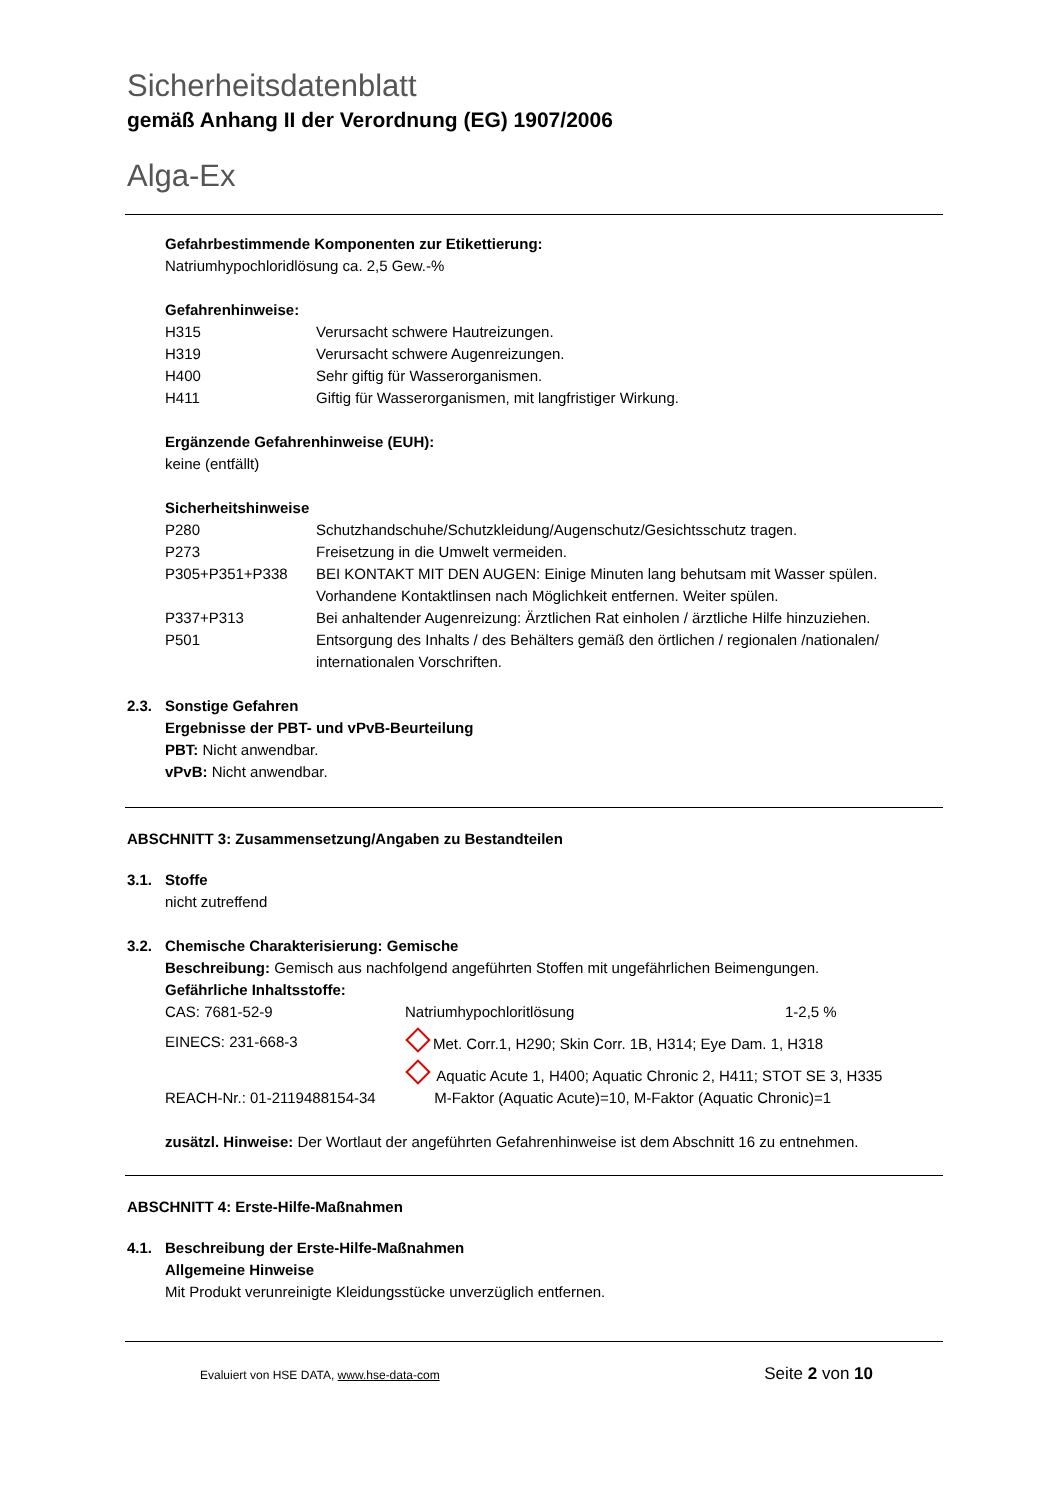Sicherheitsdatenblatt
gemäß Anhang II der Verordnung (EG) 1907/2006
Alga-Ex
Gefahrbestimmende Komponenten zur Etikettierung:
Natriumhypochloridlösung ca. 2,5 Gew.-%
Gefahrenhinweise:
| H315 | Verursacht schwere Hautreizungen. |
| H319 | Verursacht schwere Augenreizungen. |
| H400 | Sehr giftig für Wasserorganismen. |
| H411 | Giftig für Wasserorganismen, mit langfristiger Wirkung. |
Ergänzende Gefahrenhinweise (EUH):
keine (entfällt)
Sicherheitshinweise
| P280 | Schutzhandschuhe/Schutzkleidung/Augenschutz/Gesichtsschutz tragen. |
| P273 | Freisetzung in die Umwelt vermeiden. |
| P305+P351+P338 | BEI KONTAKT MIT DEN AUGEN: Einige Minuten lang behutsam mit Wasser spülen. Vorhandene Kontaktlinsen nach Möglichkeit entfernen. Weiter spülen. |
| P337+P313 | Bei anhaltender Augenreizung: Ärztlichen Rat einholen / ärztliche Hilfe hinzuziehen. |
| P501 | Entsorgung des Inhalts / des Behälters gemäß den örtlichen / regionalen /nationalen/ internationalen Vorschriften. |
2.3. Sonstige Gefahren
Ergebnisse der PBT- und vPvB-Beurteilung
PBT: Nicht anwendbar.
vPvB: Nicht anwendbar.
ABSCHNITT 3: Zusammensetzung/Angaben zu Bestandteilen
3.1. Stoffe
nicht zutreffend
3.2. Chemische Charakterisierung: Gemische
Beschreibung: Gemisch aus nachfolgend angeführten Stoffen mit ungefährlichen Beimengungen.
Gefährliche Inhaltsstoffe:
| CAS: 7681-52-9 | Natriumhypochloritlösung | 1-2,5 % |
| EINECS: 231-668-3 | Met. Corr.1, H290; Skin Corr. 1B, H314; Eye Dam. 1, H318 | |
| | Aquatic Acute 1, H400; Aquatic Chronic 2, H411; STOT SE 3, H335 | |
| REACH-Nr.: 01-2119488154-34 | M-Faktor (Aquatic Acute)=10, M-Faktor (Aquatic Chronic)=1 | |
zusätzl. Hinweise: Der Wortlaut der angeführten Gefahrenhinweise ist dem Abschnitt 16 zu entnehmen.
ABSCHNITT 4: Erste-Hilfe-Maßnahmen
4.1. Beschreibung der Erste-Hilfe-Maßnahmen
Allgemeine Hinweise
Mit Produkt verunreinigte Kleidungsstücke unverzüglich entfernen.
Evaluiert von HSE DATA, www.hse-data-com Seite 2 von 10